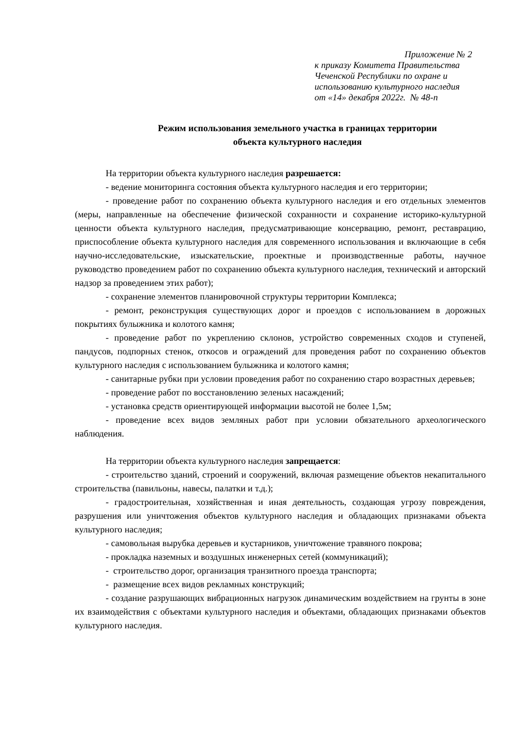Приложение № 2
к приказу Комитета Правительства
Чеченской Республики по охране и
использованию культурного наследия
от «14» декабря 2022г. № 48-п
Режим использования земельного участка в границах территории
объекта культурного наследия
На территории объекта культурного наследия разрешается:
- ведение мониторинга состояния объекта культурного наследия и его территории;
- проведение работ по сохранению объекта культурного наследия и его отдельных элементов (меры, направленные на обеспечение физической сохранности и сохранение историко-культурной ценности объекта культурного наследия, предусматривающие консервацию, ремонт, реставрацию, приспособление объекта культурного наследия для современного использования и включающие в себя научно-исследовательские, изыскательские, проектные и производственные работы, научное руководство проведением работ по сохранению объекта культурного наследия, технический и авторский надзор за проведением этих работ);
- сохранение элементов планировочной структуры территории Комплекса;
- ремонт, реконструкция существующих дорог и проездов с использованием в дорожных покрытиях булыжника и колотого камня;
- проведение работ по укреплению склонов, устройство современных сходов и ступеней, пандусов, подпорных стенок, откосов и ограждений для проведения работ по сохранению объектов культурного наследия с использованием булыжника и колотого камня;
- санитарные рубки при условии проведения работ по сохранению старо возрастных деревьев;
- проведение работ по восстановлению зеленых насаждений;
- установка средств ориентирующей информации высотой не более 1,5м;
- проведение всех видов земляных работ при условии обязательного археологического наблюдения.
На территории объекта культурного наследия запрещается:
- строительство зданий, строений и сооружений, включая размещение объектов некапитального строительства (павильоны, навесы, палатки и т.д.);
- градостроительная, хозяйственная и иная деятельность, создающая угрозу повреждения, разрушения или уничтожения объектов культурного наследия и обладающих признаками объекта культурного наследия;
- самовольная вырубка деревьев и кустарников, уничтожение травяного покрова;
- прокладка наземных и воздушных инженерных сетей (коммуникаций);
- строительство дорог, организация транзитного проезда транспорта;
- размещение всех видов рекламных конструкций;
- создание разрушающих вибрационных нагрузок динамическим воздействием на грунты в зоне их взаимодействия с объектами культурного наследия и объектами, обладающих признаками объектов культурного наследия.